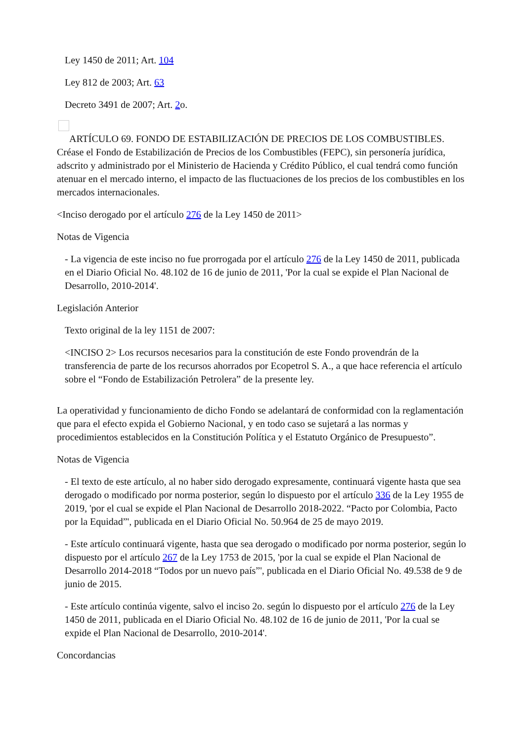Ley 1450 de 2011; Art. 104
Ley 812 de 2003; Art. 63
Decreto 3491 de 2007; Art. 2o.
ARTÍCULO 69. FONDO DE ESTABILIZACIÓN DE PRECIOS DE LOS COMBUSTIBLES. Créase el Fondo de Estabilización de Precios de los Combustibles (FEPC), sin personería jurídica, adscrito y administrado por el Ministerio de Hacienda y Crédito Público, el cual tendrá como función atenuar en el mercado interno, el impacto de las fluctuaciones de los precios de los combustibles en los mercados internacionales.
<Inciso derogado por el artículo 276 de la Ley 1450 de 2011>
Notas de Vigencia
- La vigencia de este inciso no fue prorrogada por el artículo 276 de la Ley 1450 de 2011, publicada en el Diario Oficial No. 48.102 de 16 de junio de 2011, 'Por la cual se expide el Plan Nacional de Desarrollo, 2010-2014'.
Legislación Anterior
Texto original de la ley 1151 de 2007:
<INCISO 2> Los recursos necesarios para la constitución de este Fondo provendrán de la transferencia de parte de los recursos ahorrados por Ecopetrol S. A., a que hace referencia el artículo sobre el “Fondo de Estabilización Petrolera” de la presente ley.
La operatividad y funcionamiento de dicho Fondo se adelantará de conformidad con la reglamentación que para el efecto expida el Gobierno Nacional, y en todo caso se sujetará a las normas y procedimientos establecidos en la Constitución Política y el Estatuto Orgánico de Presupuesto”.
Notas de Vigencia
- El texto de este artículo, al no haber sido derogado expresamente, continuará vigente hasta que sea derogado o modificado por norma posterior, según lo dispuesto por el artículo 336 de la Ley 1955 de 2019, 'por el cual se expide el Plan Nacional de Desarrollo 2018-2022. “Pacto por Colombia, Pacto por la Equidad”', publicada en el Diario Oficial No. 50.964 de 25 de mayo 2019.
- Este artículo continuará vigente, hasta que sea derogado o modificado por norma posterior, según lo dispuesto por el artículo 267 de la Ley 1753 de 2015, 'por la cual se expide el Plan Nacional de Desarrollo 2014-2018 “Todos por un nuevo país”', publicada en el Diario Oficial No. 49.538 de 9 de junio de 2015.
- Este artículo continúa vigente, salvo el inciso 2o. según lo dispuesto por el artículo 276 de la Ley 1450 de 2011, publicada en el Diario Oficial No. 48.102 de 16 de junio de 2011, 'Por la cual se expide el Plan Nacional de Desarrollo, 2010-2014'.
Concordancias